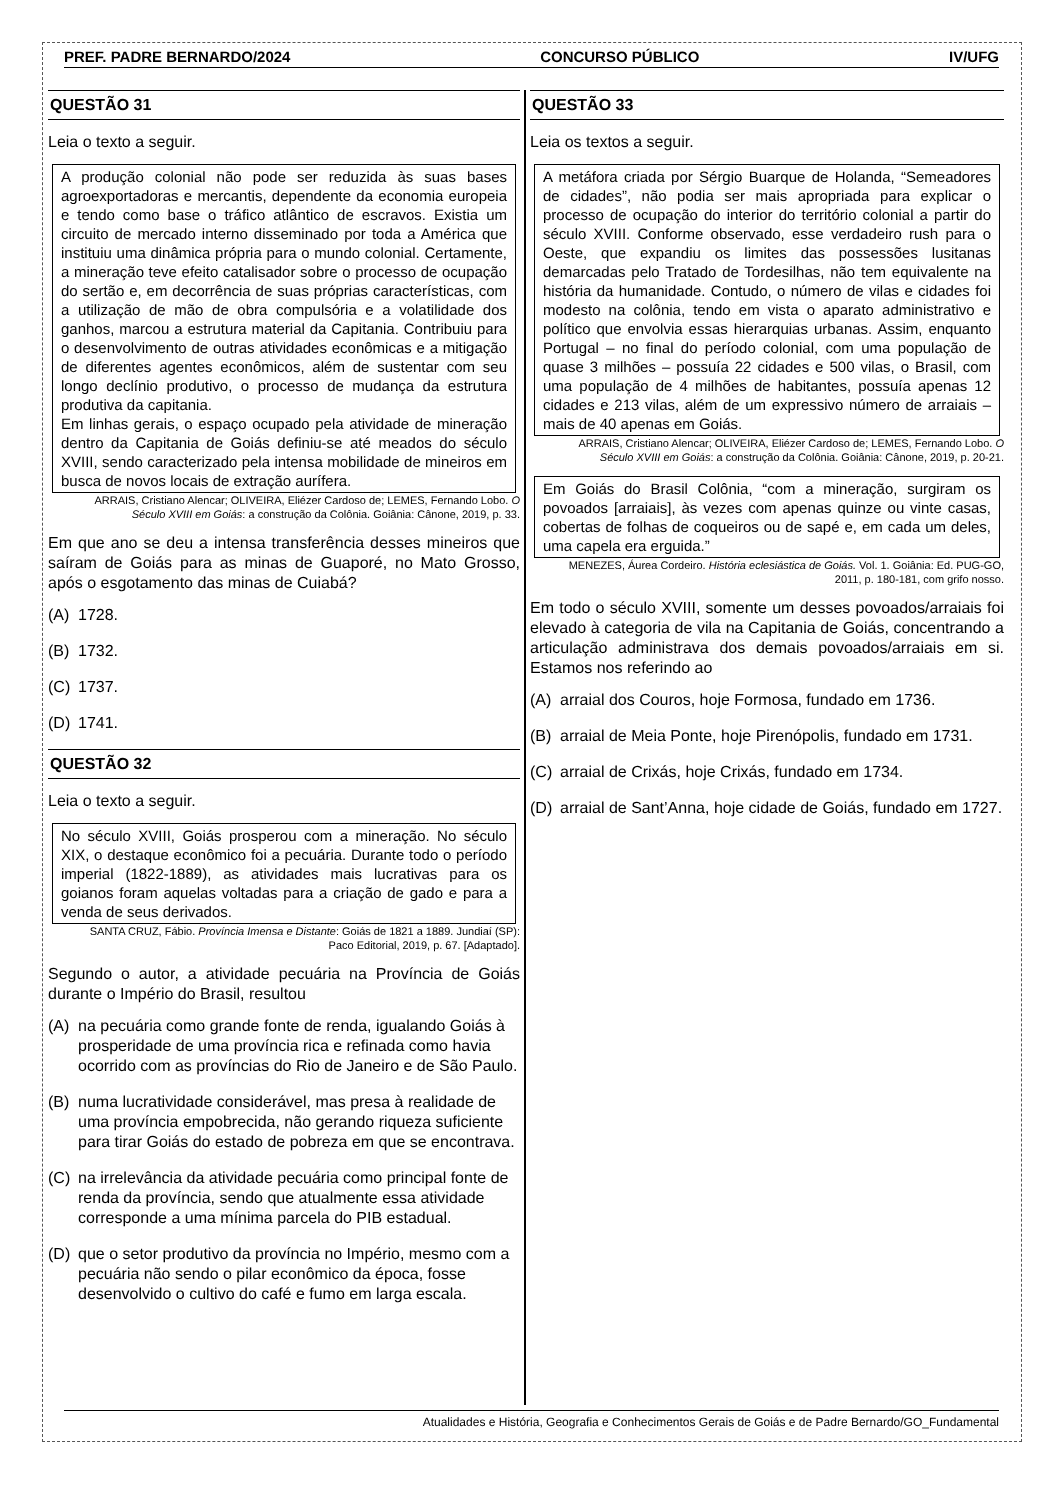PREF. PADRE BERNARDO/2024 CONCURSO PÚBLICO IV/UFG
QUESTÃO 31
Leia o texto a seguir.
A produção colonial não pode ser reduzida às suas bases agroexportadoras e mercantis, dependente da economia europeia e tendo como base o tráfico atlântico de escravos. Existia um circuito de mercado interno disseminado por toda a América que instituiu uma dinâmica própria para o mundo colonial. Certamente, a mineração teve efeito catalisador sobre o processo de ocupação do sertão e, em decorrência de suas próprias características, com a utilização de mão de obra compulsória e a volatilidade dos ganhos, marcou a estrutura material da Capitania. Contribuiu para o desenvolvimento de outras atividades econômicas e a mitigação de diferentes agentes econômicos, além de sustentar com seu longo declínio produtivo, o processo de mudança da estrutura produtiva da capitania.
Em linhas gerais, o espaço ocupado pela atividade de mineração dentro da Capitania de Goiás definiu-se até meados do século XVIII, sendo caracterizado pela intensa mobilidade de mineiros em busca de novos locais de extração aurífera.
ARRAIS, Cristiano Alencar; OLIVEIRA, Eliézer Cardoso de; LEMES, Fernando Lobo. O Século XVIII em Goiás: a construção da Colônia. Goiânia: Cânone, 2019, p. 33.
Em que ano se deu a intensa transferência desses mineiros que saíram de Goiás para as minas de Guaporé, no Mato Grosso, após o esgotamento das minas de Cuiabá?
(A) 1728.
(B) 1732.
(C) 1737.
(D) 1741.
QUESTÃO 32
Leia o texto a seguir.
No século XVIII, Goiás prosperou com a mineração. No século XIX, o destaque econômico foi a pecuária. Durante todo o período imperial (1822-1889), as atividades mais lucrativas para os goianos foram aquelas voltadas para a criação de gado e para a venda de seus derivados.
SANTA CRUZ, Fábio. Província Imensa e Distante: Goiás de 1821 a 1889. Jundiaí (SP): Paco Editorial, 2019, p. 67. [Adaptado].
Segundo o autor, a atividade pecuária na Província de Goiás durante o Império do Brasil, resultou
(A) na pecuária como grande fonte de renda, igualando Goiás à prosperidade de uma província rica e refinada como havia ocorrido com as províncias do Rio de Janeiro e de São Paulo.
(B) numa lucratividade considerável, mas presa à realidade de uma província empobrecida, não gerando riqueza suficiente para tirar Goiás do estado de pobreza em que se encontrava.
(C) na irrelevância da atividade pecuária como principal fonte de renda da província, sendo que atualmente essa atividade corresponde a uma mínima parcela do PIB estadual.
(D) que o setor produtivo da província no Império, mesmo com a pecuária não sendo o pilar econômico da época, fosse desenvolvido o cultivo do café e fumo em larga escala.
QUESTÃO 33
Leia os textos a seguir.
A metáfora criada por Sérgio Buarque de Holanda, “Semeadores de cidades”, não podia ser mais apropriada para explicar o processo de ocupação do interior do território colonial a partir do século XVIII. Conforme observado, esse verdadeiro rush para o Oeste, que expandiu os limites das possessões lusitanas demarcadas pelo Tratado de Tordesilhas, não tem equivalente na história da humanidade. Contudo, o número de vilas e cidades foi modesto na colônia, tendo em vista o aparato administrativo e político que envolvia essas hierarquias urbanas. Assim, enquanto Portugal – no final do período colonial, com uma população de quase 3 milhões – possuía 22 cidades e 500 vilas, o Brasil, com uma população de 4 milhões de habitantes, possuía apenas 12 cidades e 213 vilas, além de um expressivo número de arraiais – mais de 40 apenas em Goiás.
ARRAIS, Cristiano Alencar; OLIVEIRA, Eliézer Cardoso de; LEMES, Fernando Lobo. O Século XVIII em Goiás: a construção da Colônia. Goiânia: Cânone, 2019, p. 20-21.
Em Goiás do Brasil Colônia, “com a mineração, surgiram os povoados [arraiais], às vezes com apenas quinze ou vinte casas, cobertas de folhas de coqueiros ou de sapé e, em cada um deles, uma capela era erguida.”
MENEZES, Áurea Cordeiro. História eclesiástica de Goiás. Vol. 1. Goiânia: Ed. PUG-GO, 2011, p. 180-181, com grifo nosso.
Em todo o século XVIII, somente um desses povoados/arraiais foi elevado à categoria de vila na Capitania de Goiás, concentrando a articulação administrava dos demais povoados/arraiais em si. Estamos nos referindo ao
(A) arraial dos Couros, hoje Formosa, fundado em 1736.
(B) arraial de Meia Ponte, hoje Pirenópolis, fundado em 1731.
(C) arraial de Crixás, hoje Crixás, fundado em 1734.
(D) arraial de Sant’Anna, hoje cidade de Goiás, fundado em 1727.
Atualidades e História, Geografia e Conhecimentos Gerais de Goiás e de Padre Bernardo/GO_Fundamental